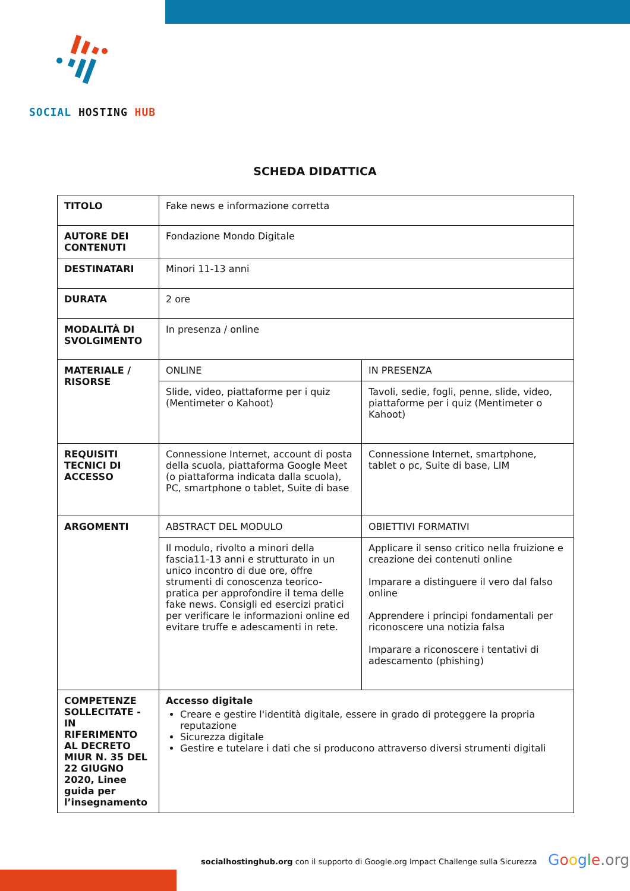SOCIAL HOSTING HUB
SCHEDA DIDATTICA
| TITOLO | Fake news e informazione corretta | |
| AUTORE DEI CONTENUTI | Fondazione Mondo Digitale | |
| DESTINATARI | Minori 11-13 anni | |
| DURATA | 2 ore | |
| MODALITÀ DI SVOLGIMENTO | In presenza / online | |
| MATERIALE / RISORSE | ONLINE | IN PRESENZA |
| | Slide, video, piattaforme per i quiz (Mentimeter o Kahoot) | Tavoli, sedie, fogli, penne, slide, video, piattaforme per i quiz (Mentimeter o Kahoot) |
| REQUISITI TECNICI DI ACCESSO | Connessione Internet, account di posta della scuola, piattaforma Google Meet (o piattaforma indicata dalla scuola), PC, smartphone o tablet, Suite di base | Connessione Internet, smartphone, tablet o pc, Suite di base, LIM |
| ARGOMENTI | ABSTRACT DEL MODULO | OBIETTIVI FORMATIVI |
| | Il modulo, rivolto a minori della fascia11-13 anni e strutturato in un unico incontro di due ore, offre strumenti di conoscenza teorico-pratica per approfondire il tema delle fake news. Consigli ed esercizi pratici per verificare le informazioni online ed evitare truffe e adescamenti in rete. | Applicare il senso critico nella fruizione e creazione dei contenuti online Imparare a distinguere il vero dal falso online Apprendere i principi fondamentali per riconoscere una notizia falsa Imparare a riconoscere i tentativi di adescamento (phishing) |
| COMPETENZE SOLLECITATE - IN RIFERIMENTO AL DECRETO MIUR N. 35 DEL 22 GIUGNO 2020, Linee guida per l’insegnamento | Accesso digitale Creare e gestire l'identità digitale, essere in grado di proteggere la propria reputazione Sicurezza digitale Gestire e tutelare i dati che si producono attraverso diversi strumenti digitali | |
socialhostinghub.org con il supporto di Google.org Impact Challenge sulla Sicurezza
Google.org